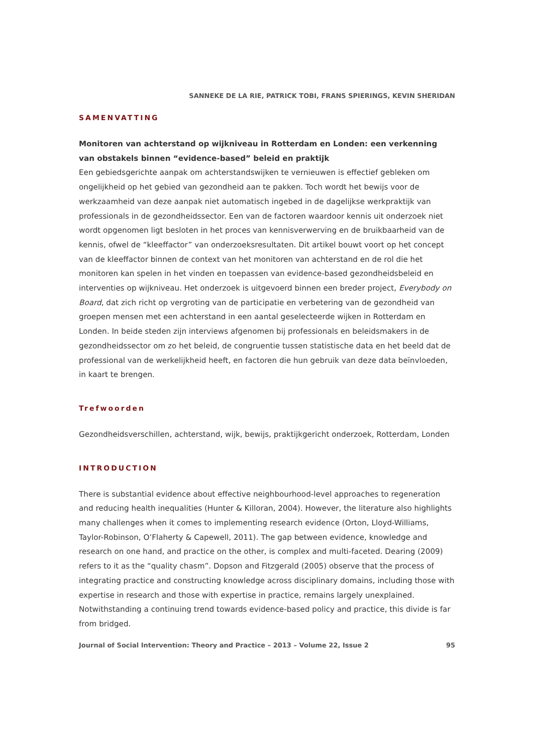SANNEKE DE LA RIE, PATRICK TOBI, FRANS SPIERINGS, KEVIN SHERIDAN
SAMENVATTING
Monitoren van achterstand op wijkniveau in Rotterdam en Londen: een verkenning van obstakels binnen “evidence-based” beleid en praktijk
Een gebiedsgerichte aanpak om achterstandswijken te vernieuwen is effectief gebleken om ongelijkheid op het gebied van gezondheid aan te pakken. Toch wordt het bewijs voor de werkzaamheid van deze aanpak niet automatisch ingebed in de dagelijkse werkpraktijk van professionals in de gezondheidssector. Een van de factoren waardoor kennis uit onderzoek niet wordt opgenomen ligt besloten in het proces van kennisverwerving en de bruikbaarheid van de kennis, ofwel de “kleeffactor” van onderzoeksresultaten. Dit artikel bouwt voort op het concept van de kleeffactor binnen de context van het monitoren van achterstand en de rol die het monitoren kan spelen in het vinden en toepassen van evidence-based gezondheidsbeleid en interventies op wijkniveau. Het onderzoek is uitgevoerd binnen een breder project, Everybody on Board, dat zich richt op vergroting van de participatie en verbetering van de gezondheid van groepen mensen met een achterstand in een aantal geselecteerde wijken in Rotterdam en Londen. In beide steden zijn interviews afgenomen bij professionals en beleidsmakers in de gezondheidssector om zo het beleid, de congruentie tussen statistische data en het beeld dat de professional van de werkelijkheid heeft, en factoren die hun gebruik van deze data beïnvloeden, in kaart te brengen.
Trefwoorden
Gezondheidsverschillen, achterstand, wijk, bewijs, praktijkgericht onderzoek, Rotterdam, Londen
INTRODUCTION
There is substantial evidence about effective neighbourhood-level approaches to regeneration and reducing health inequalities (Hunter & Killoran, 2004). However, the literature also highlights many challenges when it comes to implementing research evidence (Orton, Lloyd-Williams, Taylor-Robinson, O’Flaherty & Capewell, 2011). The gap between evidence, knowledge and research on one hand, and practice on the other, is complex and multi-faceted. Dearing (2009) refers to it as the “quality chasm”. Dopson and Fitzgerald (2005) observe that the process of integrating practice and constructing knowledge across disciplinary domains, including those with expertise in research and those with expertise in practice, remains largely unexplained. Notwithstanding a continuing trend towards evidence-based policy and practice, this divide is far from bridged.
Journal of Social Intervention: Theory and Practice – 2013 – Volume 22, Issue 2 95